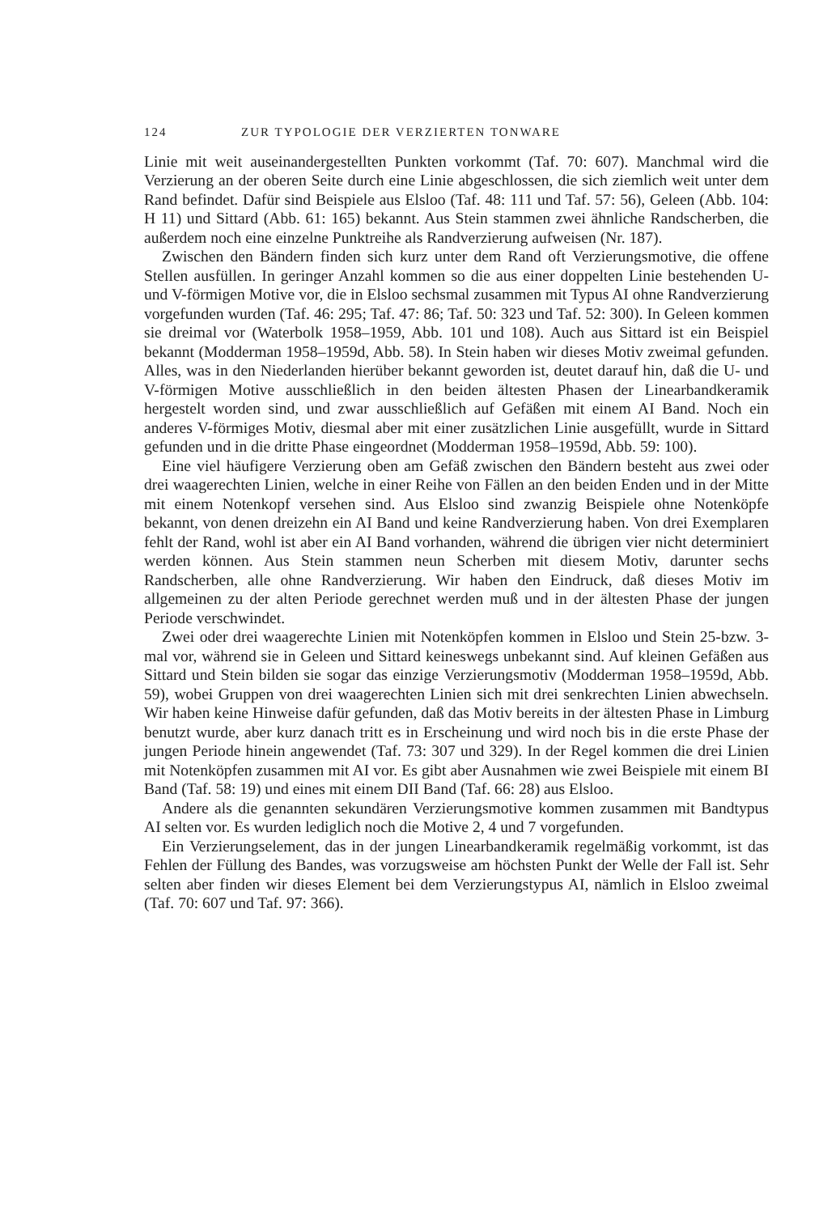124 ZUR TYPOLOGIE DER VERZIERTEN TONWARE
Linie mit weit auseinandergestellten Punkten vorkommt (Taf. 70: 607). Manchmal wird die Verzierung an der oberen Seite durch eine Linie abgeschlossen, die sich ziemlich weit unter dem Rand befindet. Dafür sind Beispiele aus Elsloo (Taf. 48: 111 und Taf. 57: 56), Geleen (Abb. 104: H 11) und Sittard (Abb. 61: 165) bekannt. Aus Stein stammen zwei ähnliche Randscherben, die außerdem noch eine einzelne Punktreihe als Randverzierung aufweisen (Nr. 187).
Zwischen den Bändern finden sich kurz unter dem Rand oft Verzierungsmotive, die offene Stellen ausfüllen. In geringer Anzahl kommen so die aus einer doppelten Linie bestehenden U- und V-förmigen Motive vor, die in Elsloo sechsmal zusammen mit Typus AI ohne Randverzierung vorgefunden wurden (Taf. 46: 295; Taf. 47: 86; Taf. 50: 323 und Taf. 52: 300). In Geleen kommen sie dreimal vor (Waterbolk 1958–1959, Abb. 101 und 108). Auch aus Sittard ist ein Beispiel bekannt (Modderman 1958–1959d, Abb. 58). In Stein haben wir dieses Motiv zweimal gefunden. Alles, was in den Niederlanden hierüber bekannt geworden ist, deutet darauf hin, daß die U- und V-förmigen Motive ausschließlich in den beiden ältesten Phasen der Linearbandkeramik hergestelt worden sind, und zwar ausschließlich auf Gefäßen mit einem AI Band. Noch ein anderes V-förmiges Motiv, diesmal aber mit einer zusätzlichen Linie ausgefüllt, wurde in Sittard gefunden und in die dritte Phase eingeordnet (Modderman 1958–1959d, Abb. 59: 100).
Eine viel häufigere Verzierung oben am Gefäß zwischen den Bändern besteht aus zwei oder drei waagerechten Linien, welche in einer Reihe von Fällen an den beiden Enden und in der Mitte mit einem Notenkopf versehen sind. Aus Elsloo sind zwanzig Beispiele ohne Notenköpfe bekannt, von denen dreizehn ein AI Band und keine Randverzierung haben. Von drei Exemplaren fehlt der Rand, wohl ist aber ein AI Band vorhanden, während die übrigen vier nicht determiniert werden können. Aus Stein stammen neun Scherben mit diesem Motiv, darunter sechs Randscherben, alle ohne Randverzierung. Wir haben den Eindruck, daß dieses Motiv im allgemeinen zu der alten Periode gerechnet werden muß und in der ältesten Phase der jungen Periode verschwindet.
Zwei oder drei waagerechte Linien mit Notenköpfen kommen in Elsloo und Stein 25-bzw. 3-mal vor, während sie in Geleen und Sittard keineswegs unbekannt sind. Auf kleinen Gefäßen aus Sittard und Stein bilden sie sogar das einzige Verzierungsmotiv (Modderman 1958–1959d, Abb. 59), wobei Gruppen von drei waagerechten Linien sich mit drei senkrechten Linien abwechseln. Wir haben keine Hinweise dafür gefunden, daß das Motiv bereits in der ältesten Phase in Limburg benutzt wurde, aber kurz danach tritt es in Erscheinung und wird noch bis in die erste Phase der jungen Periode hinein angewendet (Taf. 73: 307 und 329). In der Regel kommen die drei Linien mit Notenköpfen zusammen mit AI vor. Es gibt aber Ausnahmen wie zwei Beispiele mit einem BI Band (Taf. 58: 19) und eines mit einem DII Band (Taf. 66: 28) aus Elsloo.
Andere als die genannten sekundären Verzierungsmotive kommen zusammen mit Bandtypus AI selten vor. Es wurden lediglich noch die Motive 2, 4 und 7 vorgefunden.
Ein Verzierungselement, das in der jungen Linearbandkeramik regelmäßig vorkommt, ist das Fehlen der Füllung des Bandes, was vorzugsweise am höchsten Punkt der Welle der Fall ist. Sehr selten aber finden wir dieses Element bei dem Verzierungstypus AI, nämlich in Elsloo zweimal (Taf. 70: 607 und Taf. 97: 366).